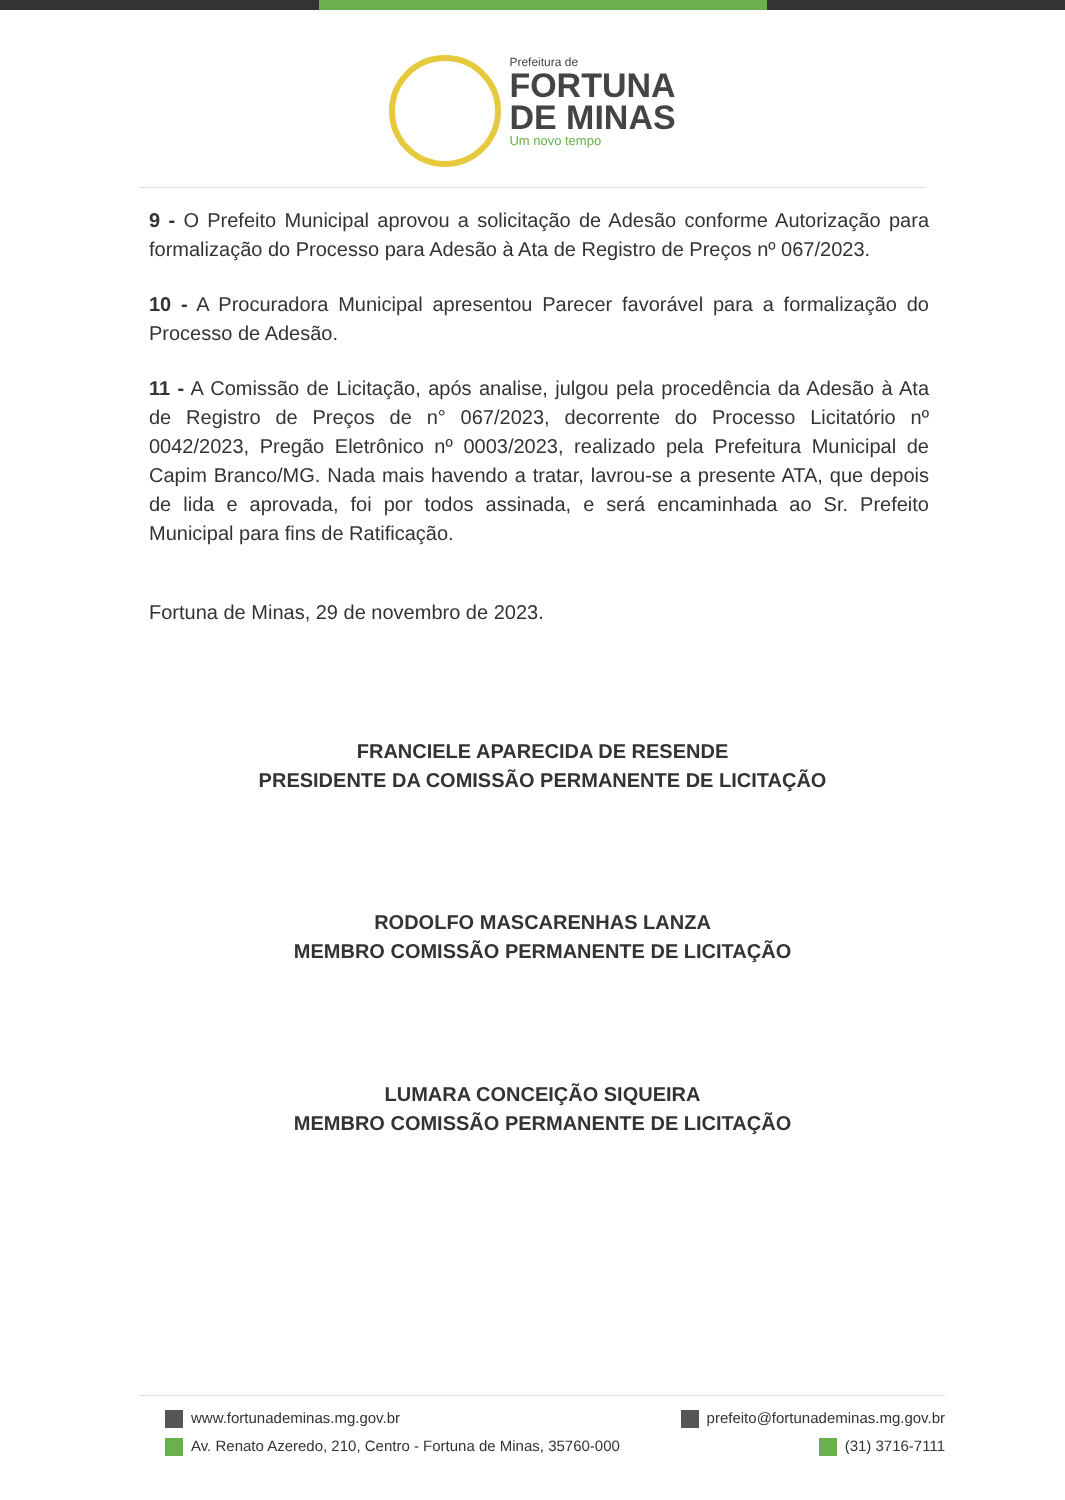Prefeitura de
FORTUNA
DE MINAS
Um novo tempo
9 - O Prefeito Municipal aprovou a solicitação de Adesão conforme Autorização para formalização do Processo para Adesão à Ata de Registro de Preços nº 067/2023.
10 - A Procuradora Municipal apresentou Parecer favorável para a formalização do Processo de Adesão.
11 - A Comissão de Licitação, após analise, julgou pela procedência da Adesão à Ata de Registro de Preços de n° 067/2023, decorrente do Processo Licitatório nº 0042/2023, Pregão Eletrônico nº 0003/2023, realizado pela Prefeitura Municipal de Capim Branco/MG. Nada mais havendo a tratar, lavrou-se a presente ATA, que depois de lida e aprovada, foi por todos assinada, e será encaminhada ao Sr. Prefeito Municipal para fins de Ratificação.
Fortuna de Minas, 29 de novembro de 2023.
FRANCIELE APARECIDA DE RESENDE
PRESIDENTE DA COMISSÃO PERMANENTE DE LICITAÇÃO
RODOLFO MASCARENHAS LANZA
MEMBRO COMISSÃO PERMANENTE DE LICITAÇÃO
LUMARA CONCEIÇÃO SIQUEIRA
MEMBRO COMISSÃO PERMANENTE DE LICITAÇÃO
www.fortunademinas.mg.gov.br prefeito@fortunademinas.mg.gov.br
Av. Renato Azeredo, 210, Centro - Fortuna de Minas, 35760-000 (31) 3716-7111